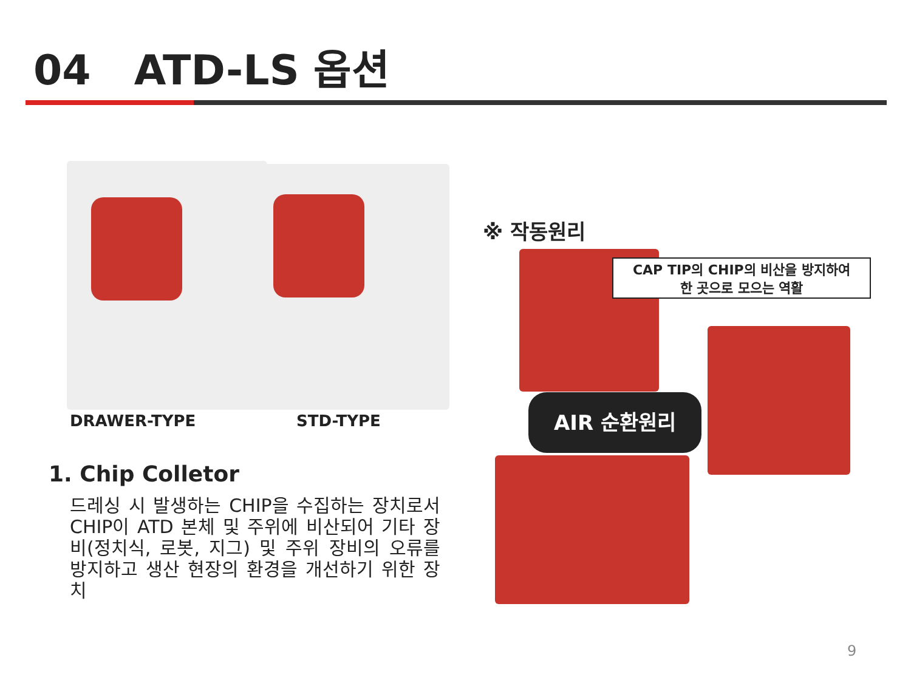04 ATD-LS 옵션
DRAWER-TYPE STD-TYPE
※ 작동원리
CAP TIP의 CHIP의 비산을 방지하여
한 곳으로 모으는 역활
AIR 순환원리
1. Chip Colletor
드레싱 시 발생하는 CHIP을 수집하는 장치로서 CHIP이 ATD 본체 및 주위에 비산되어 기타 장비(정치식, 로봇, 지그) 및 주위 장비의 오류를 방지하고 생산 현장의 환경을 개선하기 위한 장치
9